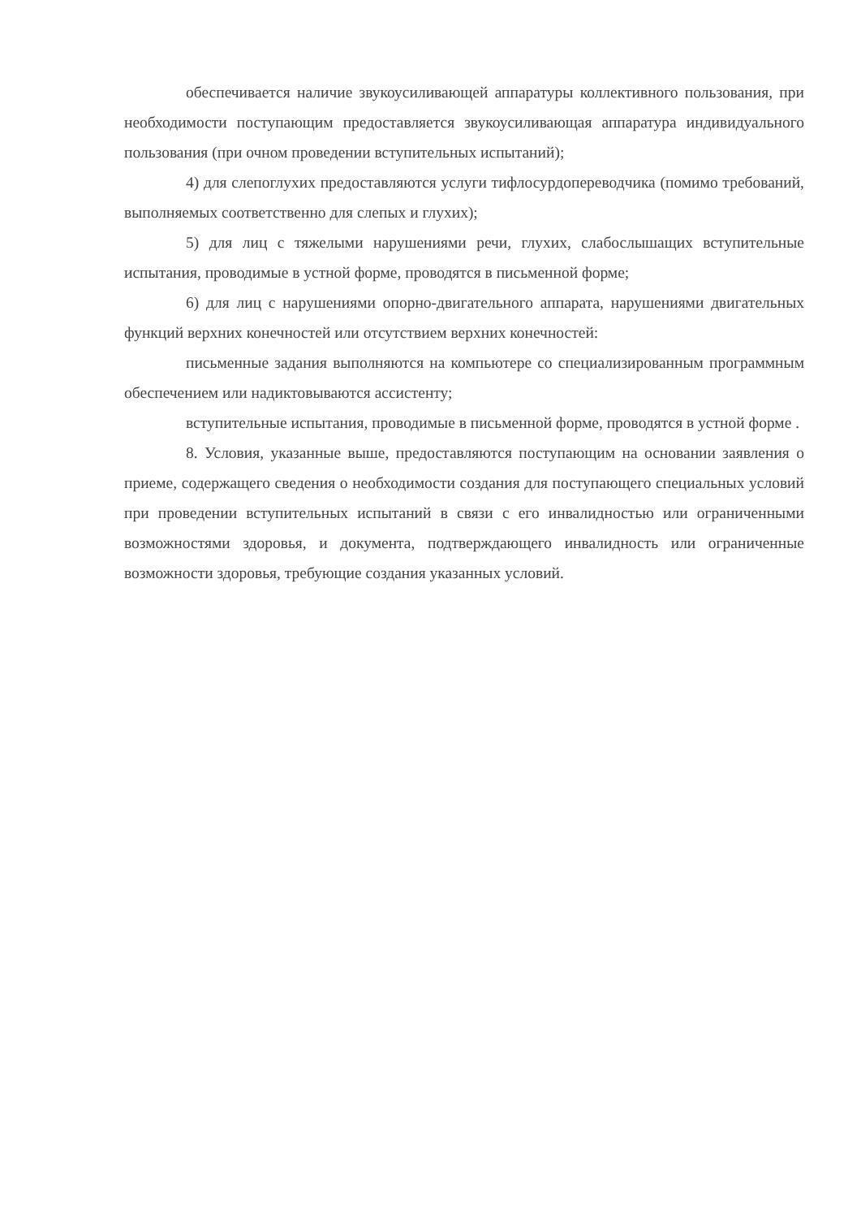обеспечивается наличие звукоусиливающей аппаратуры коллективного пользования, при необходимости поступающим предоставляется звукоусиливающая аппаратура индивидуального пользования (при очном проведении вступительных испытаний);
4) для слепоглухих предоставляются услуги тифлосурдопереводчика (помимо требований, выполняемых соответственно для слепых и глухих);
5) для лиц с тяжелыми нарушениями речи, глухих, слабослышащих вступительные испытания, проводимые в устной форме, проводятся в письменной форме;
6) для лиц с нарушениями опорно-двигательного аппарата, нарушениями двигательных функций верхних конечностей или отсутствием верхних конечностей:
письменные задания выполняются на компьютере со специализированным программным обеспечением или надиктовываются ассистенту;
вступительные испытания, проводимые в письменной форме, проводятся в устной форме .
8. Условия, указанные выше, предоставляются поступающим на основании заявления о приеме, содержащего сведения о необходимости создания для поступающего специальных условий при проведении вступительных испытаний в связи с его инвалидностью или ограниченными возможностями здоровья, и документа, подтверждающего инвалидность или ограниченные возможности здоровья, требующие создания указанных условий.